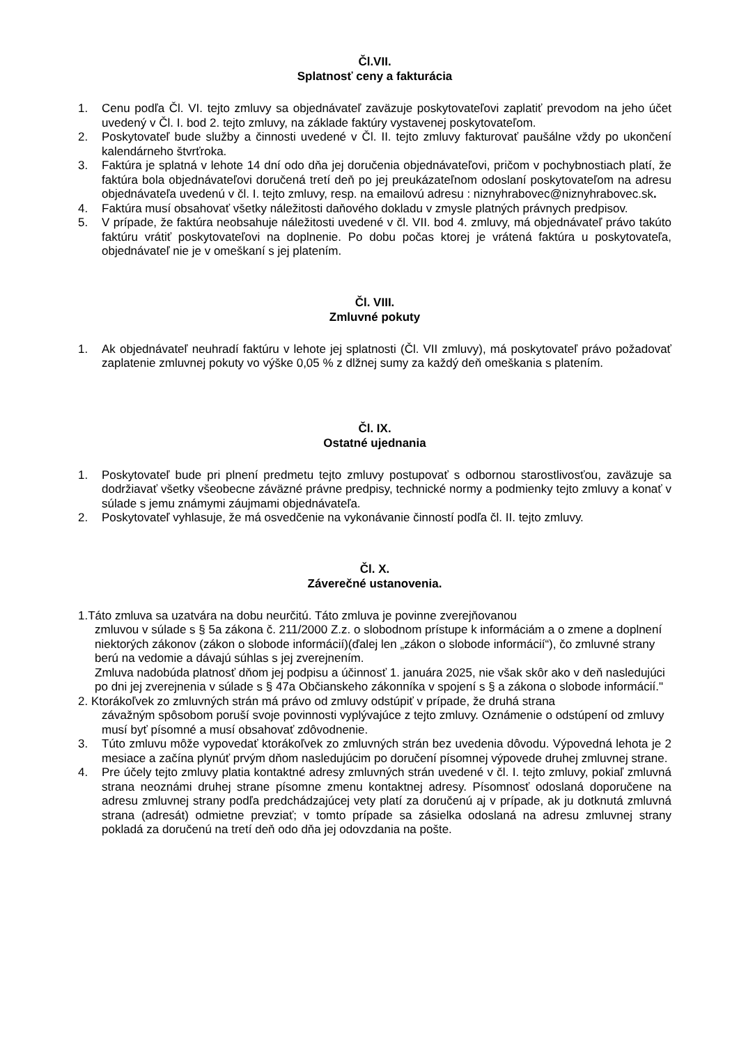Čl.VII.
Splatnosť ceny a fakturácia
1. Cenu podľa Čl. VI. tejto zmluvy sa objednávateľ zaväzuje poskytovateľovi zaplatiť prevodom na jeho účet uvedený v Čl. I. bod 2. tejto zmluvy, na základe faktúry vystavenej poskytovateľom.
2. Poskytovateľ bude služby a činnosti uvedené v Čl. II. tejto zmluvy fakturovať paušálne vždy po ukončení kalendárneho štvrťroka.
3. Faktúra je splatná v lehote 14 dní odo dňa jej doručenia objednávateľovi, pričom v pochybnostiach platí, že faktúra bola objednávateľovi doručená tretí deň po jej preukázateľnom odoslaní poskytovateľom na adresu objednávateľa uvedenú v čl. I. tejto zmluvy, resp. na emailovú adresu : niznyhrabovec@niznyhrabovec.sk.
4. Faktúra musí obsahovať všetky náležitosti daňového dokladu v zmysle platných právnych predpisov.
5. V prípade, že faktúra neobsahuje náležitosti uvedené v čl. VII. bod 4. zmluvy, má objednávateľ právo takúto faktúru vrátiť poskytovateľovi na doplnenie. Po dobu počas ktorej je vrátená faktúra u poskytovateľa, objednávateľ nie je v omeškaní s jej platením.
Čl. VIII.
Zmluvné pokuty
1. Ak objednávateľ neuhradí faktúru v lehote jej splatnosti (Čl. VII zmluvy), má poskytovateľ právo požadovať zaplatenie zmluvnej pokuty vo výške 0,05 % z dlžnej sumy za každý deň omeškania s platením.
Čl. IX.
Ostatné ujednania
1. Poskytovateľ bude pri plnení predmetu tejto zmluvy postupovať s odbornou starostlivosťou, zaväzuje sa dodržiavať všetky všeobecne záväzné právne predpisy, technické normy a podmienky tejto zmluvy a konať v súlade s jemu známymi záujmami objednávateľa.
2. Poskytovateľ vyhlasuje, že má osvedčenie na vykonávanie činností podľa čl. II. tejto zmluvy.
Čl. X.
Záverečné ustanovenia.
1.Táto zmluva sa uzatvára na dobu neurčitú. Táto zmluva je povinne zverejňovanou
zmluvou v súlade s § 5a zákona č. 211/2000 Z.z. o slobodnom prístupe k informáciám a o zmene a doplnení niektorých zákonov (zákon o slobode informácií)(ďalej len „zákon o slobode informácií“), čo zmluvné strany berú na vedomie a dávajú súhlas s jej zverejnením.
Zmluva nadobúda platnosť dňom jej podpisu a účinnosť 1. januára 2025, nie však skôr ako v deň nasledujúci po dni jej zverejnenia v súlade s § 47a Občianskeho zákonníka v spojení s § a zákona o slobode informácií."
2. Ktorákoľvek zo zmluvných strán má právo od zmluvy odstúpiť v prípade, že druhá strana
závažným spôsobom poruší svoje povinnosti vyplývajúce z tejto zmluvy. Oznámenie o odstúpení od zmluvy musí byť písomné a musí obsahovať zdôvodnenie.
3. Túto zmluvu môže vypovedať ktorákoľvek zo zmluvných strán bez uvedenia dôvodu. Výpovedná lehota je 2 mesiace a začína plynúť prvým dňom nasledujúcim po doručení písomnej výpovede druhej zmluvnej strane.
4. Pre účely tejto zmluvy platia kontaktné adresy zmluvných strán uvedené v čl. I. tejto zmluvy, pokiaľ zmluvná strana neoznámi druhej strane písomne zmenu kontaktnej adresy. Písomnosť odoslaná doporučene na adresu zmluvnej strany podľa predchádzajúcej vety platí za doručenú aj v prípade, ak ju dotknutá zmluvná strana (adresát) odmietne prevziať; v tomto prípade sa zásielka odoslaná na adresu zmluvnej strany pokladá za doručenú na tretí deň odo dňa jej odovzdania na pošte.